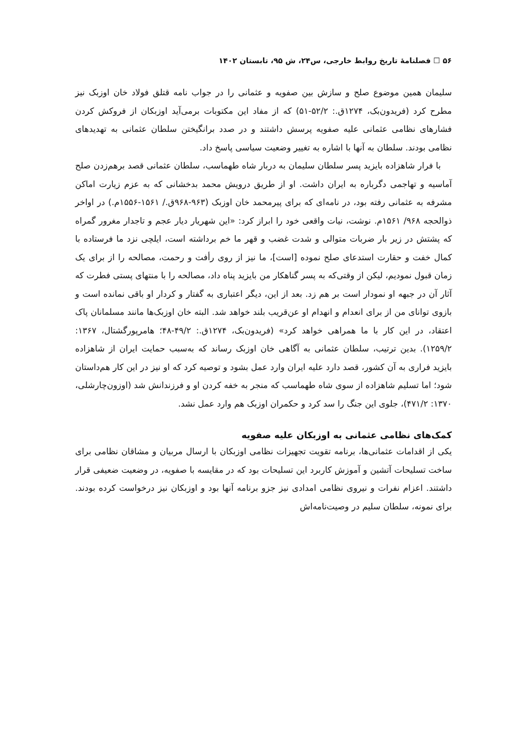۵۶ ☐ فصلنامهٔ تاریخ روابط خارجی، س۲۴، ش ۹۵، تابستان ۱۴۰۲
سلیمان همین موضوع صلح و سازش بین صفویه و عثمانی را در جواب نامه قتلق فولاد خان اوزبک نیز مطرح کرد (فریدون‌بک، ۱۲۷۴ق.: ۵۲/۲-۵۱) که از مفاد این مکتوبات برمی‌آید اوزبکان از فروکش کردن فشارهای نظامی عثمانی علیه صفویه پرسش داشتند و در صدد برانگیختن سلطان عثمانی به تهدیدهای نظامی بودند. سلطان به آنها با اشاره به تغییر وضعیت سیاسی پاسخ داد.
با فرار شاهزاده بایزید پسر سلطان سلیمان به دربار شاه طهماسب، سلطان عثمانی قصد برهم‌زدن صلح آماسیه و تهاجمی دگرباره به ایران داشت. او از طریق درویش محمد بدخشانی که به عزم زیارت اماکن مشرفه به عثمانی رفته بود، در نامه‌ای که برای پیرمحمد خان اوزبک (۹۶۳-۹۶۸ق./ ۱۵۶۱-۱۵۵۶م.) در اواخر ذوالحجه ۹۶۸/ ۱۵۶۱م. نوشت، نیات واقعی خود را ابراز کرد: «این شهریار دیار عجم و تاجدار مغرور گمراه که پشتش در زیر بار ضربات متوالی و شدت غضب و قهر ما خم برداشته است، ایلچی نزد ما فرستاده با کمال خفت و حقارت استدعای صلح نموده [است]، ما نیز از روی رأفت و رحمت، مصالحه را از برای یک زمان قبول نمودیم، لیکن از وقتی‌که به پسر گناهکار من بایزید پناه داد، مصالحه را با منتهای پستی فطرت که آثار آن در جبهه او نمودار است بر هم زد. بعد از این، دیگر اعتباری به گفتار و کردار او باقی نمانده است و بازوی توانای من از برای انعدام و انهدام او عن‌قریب بلند خواهد شد. البته خان اوزبک‌ها مانند مسلمانان پاک اعتقاد، در این کار با ما همراهی خواهد کرد» (فریدون‌بک، ۱۲۷۴ق.: ۴۹/۲-۴۸؛ هامرپورگشتال، ۱۳۶۷: ۱۲۵۹/۲). بدین ترتیب، سلطان عثمانی به آگاهی خان اوزبک رساند که به‌سبب حمایت ایران از شاهزاده بایزید فراری به آن کشور، قصد دارد علیه ایران وارد عمل بشود و توصیه کرد که او نیز در این کار هم‌داستان شود؛ اما تسلیم شاهزاده از سوی شاه طهماسب که منجر به خفه کردن او و فرزندانش شد (اوزون‌چارشلی، ۱۳۷۰: ۴۷۱/۲)، جلوی این جنگ را سد کرد و حکمران اوزبک هم وارد عمل نشد.
کمک‌های نظامی عثمانی به اوزبکان علیه صفویه
یکی از اقدامات عثمانی‌ها، برنامه تقویت تجهیزات نظامی اوزبکان با ارسال مربیان و مشاقان نظامی برای ساخت تسلیحات آتشین و آموزش کاربرد این تسلیحات بود که در مقایسه با صفویه، در وضعیت ضعیفی قرار داشتند. اعزام نفرات و نیروی نظامی امدادی نیز جزو برنامه آنها بود و اوزبکان نیز درخواست کرده بودند. برای نمونه، سلطان سلیم در وصیت‌نامه‌اش